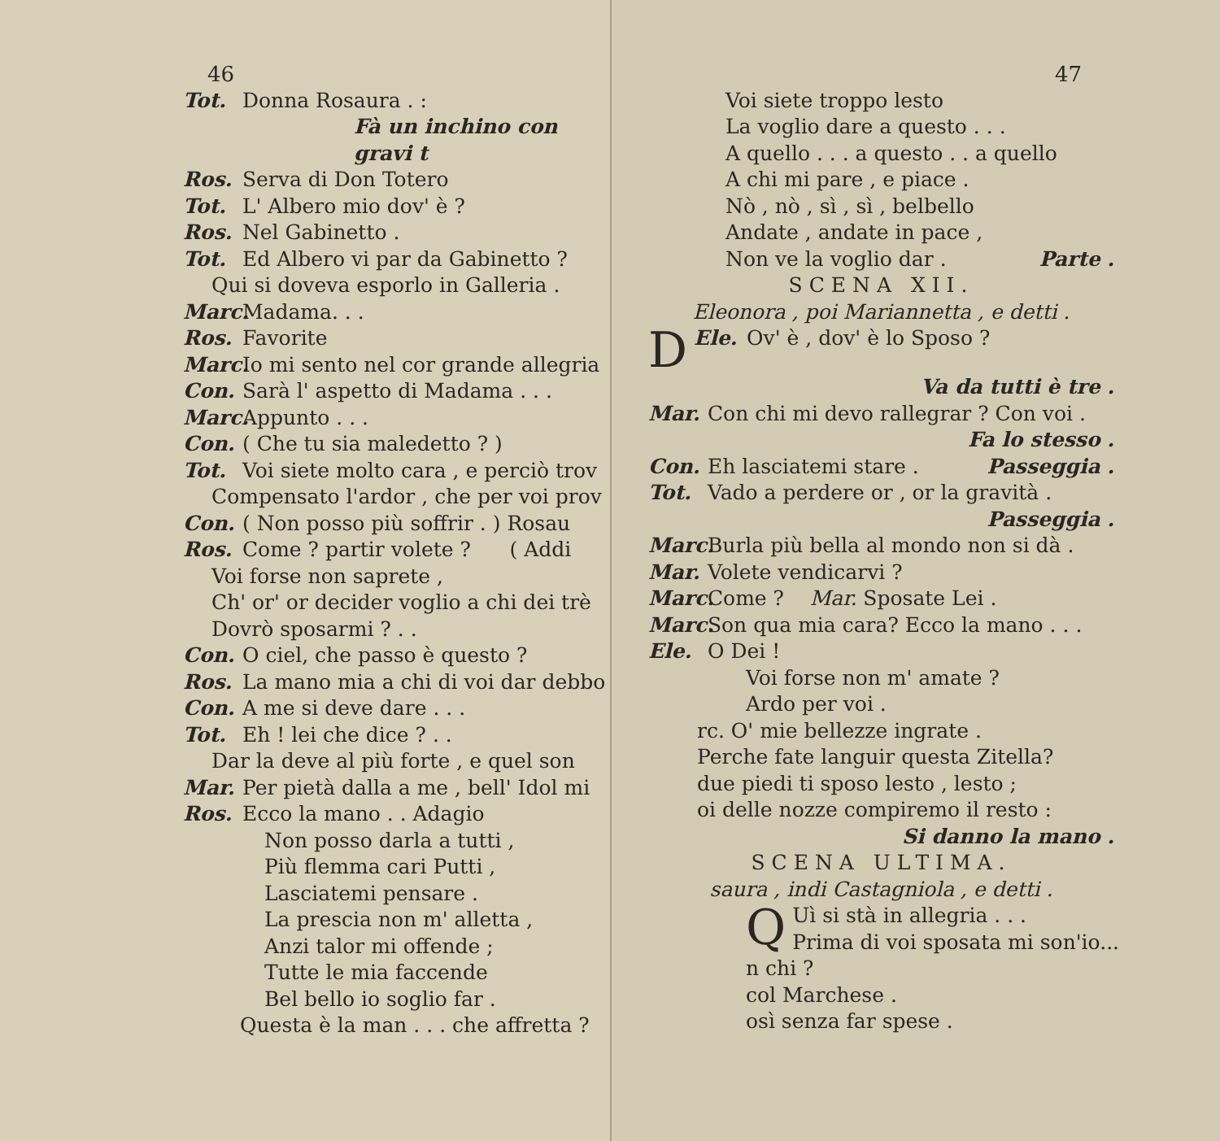46
Tot. Donna Rosaura . :
Fà un inchino con gravi t
Ros. Serva di Don Totero
Tot. L' Albero mio dov' è ?
Ros. Nel Gabinetto .
Tot. Ed Albero vi par da Gabinetto ?
Qui si doveva esporlo in Galleria .
Marc. Madama. . .
Ros. Favorite
Marc. Io mi sento nel cor grande allegria
Con. Sarà l' aspetto di Madama . . .
Marc. Appunto . . .
Con. ( Che tu sia maledetto ? )
Tot. Voi siete molto cara , e perciò trov
Compensato l'ardor , che per voi prov
Con. ( Non posso più soffrir . ) Rosau
Ros. Come ? partir volete ? ( Addi
Voi forse non saprete ,
Ch' or' or decider voglio a chi dei trè
Dovrò sposarmi ? . .
Con. O ciel, che passo è questo ?
Ros. La mano mia a chi di voi dar debbo
Con. A me si deve dare . . .
Tot. Eh ! lei che dice ? . .
Dar la deve al più forte , e quel son
Mar. Per pietà dalla a me , bell' Idol mi
Ros. Ecco la mano . . Adagio
Non posso darla a tutti ,
Più flemma cari Putti ,
Lasciatemi pensare .
La prescia non m' alletta ,
Anzi talor mi offende ;
Tutte le mia faccende
Bel bello io soglio far .
Questa è la man . . . che affretta ?
47
Voi siete troppo lesto
La voglio dare a questo . . .
A quello . . . a questo . . a quello
A chi mi pare , e piace .
Nò , nò , sì , sì , belbello
Andate , andate in pace ,
Non ve la voglio dar . Parte .
SCENA XII.
Eleonora , poi Mariannetta , e detti .
Ele. DOv' è , dov' è lo Sposo ?
Va da tutti è tre .
Mar. Con chi mi devo rallegrar ? Con voi .
Fa lo stesso .
Con. Eh lasciatemi stare . Passeggia .
Tot. Vado a perdere or , or la gravità .
Passeggia .
Marc. Burla più bella al mondo non si dà .
Mar. Volete vendicarvi ?
Marc. Come ? Mar. Sposate Lei .
Marc. Son qua mia cara? Ecco la mano . . .
Ele. O Dei !
Voi forse non m' amate ?
Ardo per voi .
rc. O' mie bellezze ingrate .
Perche fate languir questa Zitella?
due piedi ti sposo lesto , lesto ;
oi delle nozze compiremo il resto :
Si danno la mano .
SCENA ULTIMA.
saura , indi Castagniola , e detti .
QUì si stà in allegria . . .
Prima di voi sposata mi son'io...
n chi ?
col Marchese .
osì senza far spese .